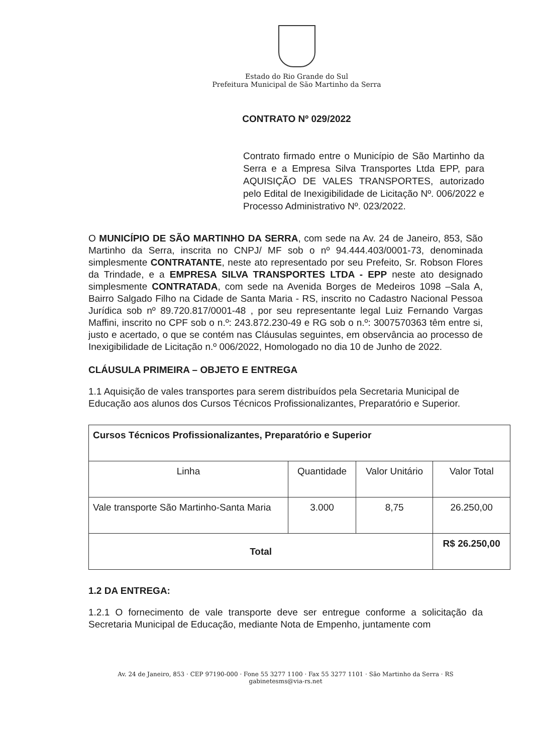Estado do Rio Grande do Sul
Prefeitura Municipal de São Martinho da Serra
CONTRATO Nº 029/2022
Contrato firmado entre o Município de São Martinho da Serra e a Empresa Silva Transportes Ltda EPP, para AQUISIÇÃO DE VALES TRANSPORTES, autorizado pelo Edital de Inexigibilidade de Licitação Nº. 006/2022 e Processo Administrativo Nº. 023/2022.
O MUNICÍPIO DE SÃO MARTINHO DA SERRA, com sede na Av. 24 de Janeiro, 853, São Martinho da Serra, inscrita no CNPJ/ MF sob o nº 94.444.403/0001-73, denominada simplesmente CONTRATANTE, neste ato representado por seu Prefeito, Sr. Robson Flores da Trindade, e a EMPRESA SILVA TRANSPORTES LTDA - EPP neste ato designado simplesmente CONTRATADA, com sede na Avenida Borges de Medeiros 1098 –Sala A, Bairro Salgado Filho na Cidade de Santa Maria - RS, inscrito no Cadastro Nacional Pessoa Jurídica sob nº 89.720.817/0001-48 , por seu representante legal Luiz Fernando Vargas Maffini, inscrito no CPF sob o n.º: 243.872.230-49 e RG sob o n.º: 3007570363 têm entre si, justo e acertado, o que se contém nas Cláusulas seguintes, em observância ao processo de Inexigibilidade de Licitação n.º 006/2022, Homologado no dia 10 de Junho de 2022.
CLÁUSULA PRIMEIRA – OBJETO E ENTREGA
1.1 Aquisição de vales transportes para serem distribuídos pela Secretaria Municipal de Educação aos alunos dos Cursos Técnicos Profissionalizantes, Preparatório e Superior.
| Cursos Técnicos Profissionalizantes, Preparatório e Superior | | | |
| --- | --- | --- | --- |
| Linha | Quantidade | Valor Unitário | Valor Total |
| Vale transporte São Martinho-Santa Maria | 3.000 | 8,75 | 26.250,00 |
| Total | | | R$ 26.250,00 |
1.2 DA ENTREGA:
1.2.1 O fornecimento de vale transporte deve ser entregue conforme a solicitação da Secretaria Municipal de Educação, mediante Nota de Empenho, juntamente com
Av. 24 de Janeiro, 853 · CEP 97190-000 · Fone 55 3277 1100 · Fax 55 3277 1101 · São Martinho da Serra · RS
gabinetesms@via-rs.net